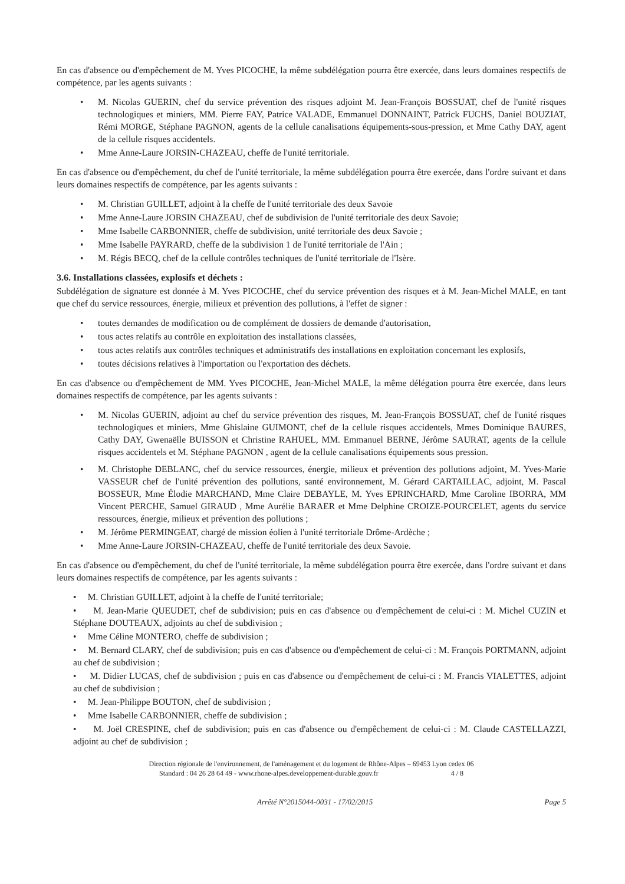En cas d'absence ou d'empêchement de M. Yves PICOCHE, la même subdélégation pourra être exercée, dans leurs domaines respectifs de compétence, par les agents suivants :
• M. Nicolas GUERIN, chef du service prévention des risques adjoint M. Jean-François BOSSUAT, chef de l'unité risques technologiques et miniers, MM. Pierre FAY, Patrice VALADE, Emmanuel DONNAINT, Patrick FUCHS, Daniel BOUZIAT, Rémi MORGE, Stéphane PAGNON, agents de la cellule canalisations équipements-sous-pression, et Mme Cathy DAY, agent de la cellule risques accidentels.
• Mme Anne-Laure JORSIN-CHAZEAU, cheffe de l'unité territoriale.
En cas d'absence ou d'empêchement, du chef de l'unité territoriale, la même subdélégation pourra être exercée, dans l'ordre suivant et dans leurs domaines respectifs de compétence, par les agents suivants :
• M. Christian GUILLET, adjoint à la cheffe de l'unité territoriale des deux Savoie
• Mme Anne-Laure JORSIN CHAZEAU, chef de subdivision de l'unité territoriale des deux Savoie;
• Mme Isabelle CARBONNIER, cheffe de subdivision, unité territoriale des deux Savoie ;
• Mme Isabelle PAYRARD, cheffe de la subdivision 1 de l'unité territoriale de l'Ain ;
• M. Régis BECQ, chef de la cellule contrôles techniques de l'unité territoriale de l'Isère.
3.6. Installations classées, explosifs et déchets :
Subdélégation de signature est donnée à M. Yves PICOCHE, chef du service prévention des risques et à M. Jean-Michel MALE, en tant que chef du service ressources, énergie, milieux et prévention des pollutions, à l'effet de signer :
• toutes demandes de modification ou de complément de dossiers de demande d'autorisation,
• tous actes relatifs au contrôle en exploitation des installations classées,
• tous actes relatifs aux contrôles techniques et administratifs des installations en exploitation concernant les explosifs,
• toutes décisions relatives à l'importation ou l'exportation des déchets.
En cas d'absence ou d'empêchement de MM. Yves PICOCHE, Jean-Michel MALE, la même délégation pourra être exercée, dans leurs domaines respectifs de compétence, par les agents suivants :
• M. Nicolas GUERIN, adjoint au chef du service prévention des risques, M. Jean-François BOSSUAT, chef de l'unité risques technologiques et miniers, Mme Ghislaine GUIMONT, chef de la cellule risques accidentels, Mmes Dominique BAURES, Cathy DAY, Gwenaëlle BUISSON et Christine RAHUEL, MM. Emmanuel BERNE, Jérôme SAURAT, agents de la cellule risques accidentels et M. Stéphane PAGNON , agent de la cellule canalisations équipements sous pression.
• M. Christophe DEBLANC, chef du service ressources, énergie, milieux et prévention des pollutions adjoint, M. Yves-Marie VASSEUR chef de l'unité prévention des pollutions, santé environnement, M. Gérard CARTAILLAC, adjoint, M. Pascal BOSSEUR, Mme Élodie MARCHAND, Mme Claire DEBAYLE, M. Yves EPRINCHARD, Mme Caroline IBORRA, MM Vincent PERCHE, Samuel GIRAUD , Mme Aurélie BARAER et Mme Delphine CROIZE-POURCELET, agents du service ressources, énergie, milieux et prévention des pollutions ;
• M. Jérôme PERMINGEAT, chargé de mission éolien à l'unité territoriale Drôme-Ardèche ;
• Mme Anne-Laure JORSIN-CHAZEAU, cheffe de l'unité territoriale des deux Savoie.
En cas d'absence ou d'empêchement, du chef de l'unité territoriale, la même subdélégation pourra être exercée, dans l'ordre suivant et dans leurs domaines respectifs de compétence, par les agents suivants :
• M. Christian GUILLET, adjoint à la cheffe de l'unité territoriale;
• M. Jean-Marie QUEUDET, chef de subdivision; puis en cas d'absence ou d'empêchement de celui-ci : M. Michel CUZIN et Stéphane DOUTEAUX, adjoints au chef de subdivision ;
• Mme Céline MONTERO, cheffe de subdivision ;
• M. Bernard CLARY, chef de subdivision; puis en cas d'absence ou d'empêchement de celui-ci : M. François PORTMANN, adjoint au chef de subdivision ;
• M. Didier LUCAS, chef de subdivision ; puis en cas d'absence ou d'empêchement de celui-ci : M. Francis VIALETTES, adjoint au chef de subdivision ;
• M. Jean-Philippe BOUTON, chef de subdivision ;
• Mme Isabelle CARBONNIER, cheffe de subdivision ;
• M. Joël CRESPINE, chef de subdivision; puis en cas d'absence ou d'empêchement de celui-ci : M. Claude CASTELLAZZI, adjoint au chef de subdivision ;
Direction régionale de l'environnement, de l'aménagement et du logement de Rhône-Alpes – 69453 Lyon cedex 06
Standard : 04 26 28 64 49 - www.rhone-alpes.developpement-durable.gouv.fr 4 / 8
Arrêté N°2015044-0031 - 17/02/2015 Page 5